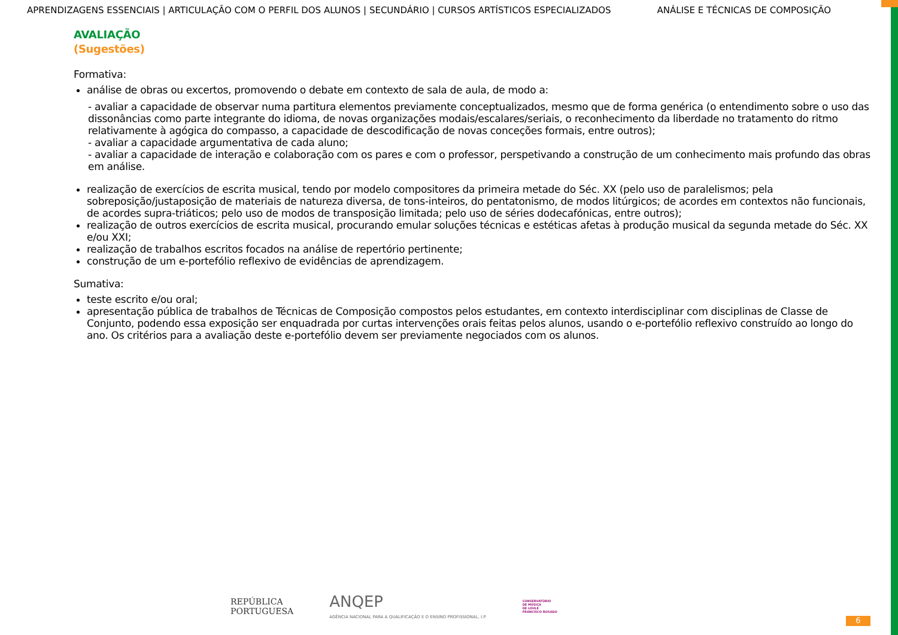APRENDIZAGENS ESSENCIAIS | ARTICULAÇÃO COM O PERFIL DOS ALUNOS | SECUNDÁRIO | CURSOS ARTÍSTICOS ESPECIALIZADOS ANÁLISE E TÉCNICAS DE COMPOSIÇÃO
AVALIAÇÃO
(Sugestões)
Formativa:
análise de obras ou excertos, promovendo o debate em contexto de sala de aula, de modo a:
- avaliar a capacidade de observar numa partitura elementos previamente conceptualizados, mesmo que de forma genérica (o entendimento sobre o uso das dissonâncias como parte integrante do idioma, de novas organizações modais/escalares/seriais, o reconhecimento da liberdade no tratamento do ritmo relativamente à agógica do compasso, a capacidade de descodificação de novas conceções formais, entre outros);
- avaliar a capacidade argumentativa de cada aluno;
- avaliar a capacidade de interação e colaboração com os pares e com o professor, perspetivando a construção de um conhecimento mais profundo das obras em análise.
realização de exercícios de escrita musical, tendo por modelo compositores da primeira metade do Séc. XX (pelo uso de paralelismos; pela sobreposição/justaposição de materiais de natureza diversa, de tons-inteiros, do pentatonismo, de modos litúrgicos; de acordes em contextos não funcionais, de acordes supra-triáticos; pelo uso de modos de transposição limitada; pelo uso de séries dodecafónicas, entre outros);
realização de outros exercícios de escrita musical, procurando emular soluções técnicas e estéticas afetas à produção musical da segunda metade do Séc. XX e/ou XXI;
realização de trabalhos escritos focados na análise de repertório pertinente;
construção de um e-portefólio reflexivo de evidências de aprendizagem.
Sumativa:
teste escrito e/ou oral;
apresentação pública de trabalhos de Técnicas de Composição compostos pelos estudantes, em contexto interdisciplinar com disciplinas de Classe de Conjunto, podendo essa exposição ser enquadrada por curtas intervenções orais feitas pelos alunos, usando o e-portefólio reflexivo construído ao longo do ano. Os critérios para a avaliação deste e-portefólio devem ser previamente negociados com os alunos.
REPÚBLICA
PORTUGUESA
ANQEP
AGÊNCIA NACIONAL PARA A QUALIFICAÇÃO E O ENSINO PROFISSIONAL, I.P.
CONSERVATÓRIO
DE MÚSICA
DE LOULÉ
FRANCISCO ROSADO
6